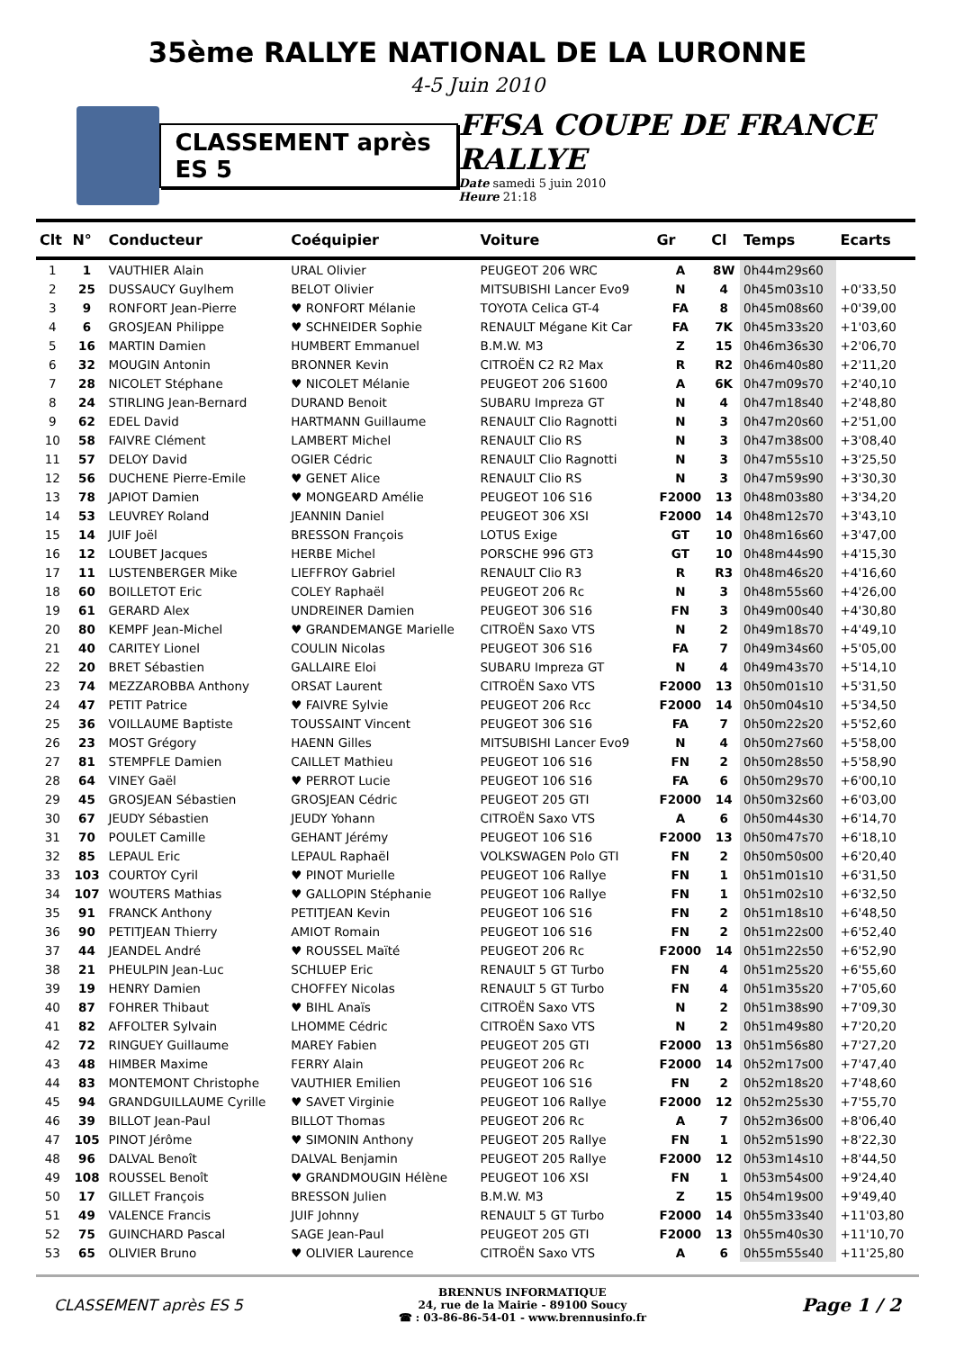35ème RALLYE NATIONAL DE LA LURONNE
4-5 Juin 2010
CLASSEMENT après ES 5
FFSA COUPE DE FRANCE RALLYE
Date samedi 5 juin 2010
Heure 21:18
| Clt | N° | Conducteur | Coéquipier | Voiture | Gr | Cl | Temps | Ecarts |
| --- | --- | --- | --- | --- | --- | --- | --- | --- |
| 1 | 1 | VAUTHIER Alain | URAL Olivier | PEUGEOT 206 WRC | A | 8W | 0h44m29s60 | |
| 2 | 25 | DUSSAUCY Guylhem | BELOT Olivier | MITSUBISHI Lancer Evo9 | N | 4 | 0h45m03s10 | +0'33,50 |
| 3 | 9 | RONFORT Jean-Pierre | ♥ RONFORT Mélanie | TOYOTA Celica GT-4 | FA | 8 | 0h45m08s60 | +0'39,00 |
| 4 | 6 | GROSJEAN Philippe | ♥ SCHNEIDER Sophie | RENAULT Mégane Kit Car | FA | 7K | 0h45m33s20 | +1'03,60 |
| 5 | 16 | MARTIN Damien | HUMBERT Emmanuel | B.M.W. M3 | Z | 15 | 0h46m36s30 | +2'06,70 |
| 6 | 32 | MOUGIN Antonin | BRONNER Kevin | CITROËN C2 R2 Max | R | R2 | 0h46m40s80 | +2'11,20 |
| 7 | 28 | NICOLET Stéphane | ♥ NICOLET Mélanie | PEUGEOT 206 S1600 | A | 6K | 0h47m09s70 | +2'40,10 |
| 8 | 24 | STIRLING Jean-Bernard | DURAND Benoit | SUBARU Impreza GT | N | 4 | 0h47m18s40 | +2'48,80 |
| 9 | 62 | EDEL David | HARTMANN Guillaume | RENAULT Clio Ragnotti | N | 3 | 0h47m20s60 | +2'51,00 |
| 10 | 58 | FAIVRE Clément | LAMBERT Michel | RENAULT Clio RS | N | 3 | 0h47m38s00 | +3'08,40 |
| 11 | 57 | DELOY David | OGIER Cédric | RENAULT Clio Ragnotti | N | 3 | 0h47m55s10 | +3'25,50 |
| 12 | 56 | DUCHENE Pierre-Emile | ♥ GENET Alice | RENAULT Clio RS | N | 3 | 0h47m59s90 | +3'30,30 |
| 13 | 78 | JAPIOT Damien | ♥ MONGEARD Amélie | PEUGEOT 106 S16 | F2000 | 13 | 0h48m03s80 | +3'34,20 |
| 14 | 53 | LEUVREY Roland | JEANNIN Daniel | PEUGEOT 306 XSI | F2000 | 14 | 0h48m12s70 | +3'43,10 |
| 15 | 14 | JUIF Joël | BRESSON François | LOTUS Exige | GT | 10 | 0h48m16s60 | +3'47,00 |
| 16 | 12 | LOUBET Jacques | HERBE Michel | PORSCHE 996 GT3 | GT | 10 | 0h48m44s90 | +4'15,30 |
| 17 | 11 | LUSTENBERGER Mike | LIEFFROY Gabriel | RENAULT Clio R3 | R | R3 | 0h48m46s20 | +4'16,60 |
| 18 | 60 | BOILLETOT Eric | COLEY Raphaël | PEUGEOT 206 Rc | N | 3 | 0h48m55s60 | +4'26,00 |
| 19 | 61 | GERARD Alex | UNDREINER Damien | PEUGEOT 306 S16 | FN | 3 | 0h49m00s40 | +4'30,80 |
| 20 | 80 | KEMPF Jean-Michel | ♥ GRANDEMANGE Marielle | CITROËN Saxo VTS | N | 2 | 0h49m18s70 | +4'49,10 |
| 21 | 40 | CARITEY Lionel | COULIN Nicolas | PEUGEOT 306 S16 | FA | 7 | 0h49m34s60 | +5'05,00 |
| 22 | 20 | BRET Sébastien | GALLAIRE Eloi | SUBARU Impreza GT | N | 4 | 0h49m43s70 | +5'14,10 |
| 23 | 74 | MEZZAROBBA Anthony | ORSAT Laurent | CITROËN Saxo VTS | F2000 | 13 | 0h50m01s10 | +5'31,50 |
| 24 | 47 | PETIT Patrice | ♥ FAIVRE Sylvie | PEUGEOT 206 Rcc | F2000 | 14 | 0h50m04s10 | +5'34,50 |
| 25 | 36 | VOILLAUME Baptiste | TOUSSAINT Vincent | PEUGEOT 306 S16 | FA | 7 | 0h50m22s20 | +5'52,60 |
| 26 | 23 | MOST Grégory | HAENN Gilles | MITSUBISHI Lancer Evo9 | N | 4 | 0h50m27s60 | +5'58,00 |
| 27 | 81 | STEMPFLE Damien | CAILLET Mathieu | PEUGEOT 106 S16 | FN | 2 | 0h50m28s50 | +5'58,90 |
| 28 | 64 | VINEY Gaël | ♥ PERROT Lucie | PEUGEOT 106 S16 | FA | 6 | 0h50m29s70 | +6'00,10 |
| 29 | 45 | GROSJEAN Sébastien | GROSJEAN Cédric | PEUGEOT 205 GTI | F2000 | 14 | 0h50m32s60 | +6'03,00 |
| 30 | 67 | JEUDY Sébastien | JEUDY Yohann | CITROËN Saxo VTS | A | 6 | 0h50m44s30 | +6'14,70 |
| 31 | 70 | POULET Camille | GEHANT Jérémy | PEUGEOT 106 S16 | F2000 | 13 | 0h50m47s70 | +6'18,10 |
| 32 | 85 | LEPAUL Eric | LEPAUL Raphaël | VOLKSWAGEN Polo GTI | FN | 2 | 0h50m50s00 | +6'20,40 |
| 33 | 103 | COURTOY Cyril | ♥ PINOT Murielle | PEUGEOT 106 Rallye | FN | 1 | 0h51m01s10 | +6'31,50 |
| 34 | 107 | WOUTERS Mathias | ♥ GALLOPIN Stéphanie | PEUGEOT 106 Rallye | FN | 1 | 0h51m02s10 | +6'32,50 |
| 35 | 91 | FRANCK Anthony | PETITJEAN Kevin | PEUGEOT 106 S16 | FN | 2 | 0h51m18s10 | +6'48,50 |
| 36 | 90 | PETITJEAN Thierry | AMIOT Romain | PEUGEOT 106 S16 | FN | 2 | 0h51m22s00 | +6'52,40 |
| 37 | 44 | JEANDEL André | ♥ ROUSSEL Maïté | PEUGEOT 206 Rc | F2000 | 14 | 0h51m22s50 | +6'52,90 |
| 38 | 21 | PHEULPIN Jean-Luc | SCHLUEP Eric | RENAULT 5 GT Turbo | FN | 4 | 0h51m25s20 | +6'55,60 |
| 39 | 19 | HENRY Damien | CHOFFEY Nicolas | RENAULT 5 GT Turbo | FN | 4 | 0h51m35s20 | +7'05,60 |
| 40 | 87 | FOHRER Thibaut | ♥ BIHL Anaïs | CITROËN Saxo VTS | N | 2 | 0h51m38s90 | +7'09,30 |
| 41 | 82 | AFFOLTER Sylvain | LHOMME Cédric | CITROËN Saxo VTS | N | 2 | 0h51m49s80 | +7'20,20 |
| 42 | 72 | RINGUEY Guillaume | MAREY Fabien | PEUGEOT 205 GTI | F2000 | 13 | 0h51m56s80 | +7'27,20 |
| 43 | 48 | HIMBER Maxime | FERRY Alain | PEUGEOT 206 Rc | F2000 | 14 | 0h52m17s00 | +7'47,40 |
| 44 | 83 | MONTEMONT Christophe | VAUTHIER Emilien | PEUGEOT 106 S16 | FN | 2 | 0h52m18s20 | +7'48,60 |
| 45 | 94 | GRANDGUILLAUME Cyrille | ♥ SAVET Virginie | PEUGEOT 106 Rallye | F2000 | 12 | 0h52m25s30 | +7'55,70 |
| 46 | 39 | BILLOT Jean-Paul | BILLOT Thomas | PEUGEOT 206 Rc | A | 7 | 0h52m36s00 | +8'06,40 |
| 47 | 105 | PINOT Jérôme | ♥ SIMONIN Anthony | PEUGEOT 205 Rallye | FN | 1 | 0h52m51s90 | +8'22,30 |
| 48 | 96 | DALVAL Benoît | DALVAL Benjamin | PEUGEOT 205 Rallye | F2000 | 12 | 0h53m14s10 | +8'44,50 |
| 49 | 108 | ROUSSEL Benoît | ♥ GRANDMOUGIN Hélène | PEUGEOT 106 XSI | FN | 1 | 0h53m54s00 | +9'24,40 |
| 50 | 17 | GILLET François | BRESSON Julien | B.M.W. M3 | Z | 15 | 0h54m19s00 | +9'49,40 |
| 51 | 49 | VALENCE Francis | JUIF Johnny | RENAULT 5 GT Turbo | F2000 | 14 | 0h55m33s40 | +11'03,80 |
| 52 | 75 | GUINCHARD Pascal | SAGE Jean-Paul | PEUGEOT 205 GTI | F2000 | 13 | 0h55m40s30 | +11'10,70 |
| 53 | 65 | OLIVIER Bruno | ♥ OLIVIER Laurence | CITROËN Saxo VTS | A | 6 | 0h55m55s40 | +11'25,80 |
CLASSEMENT après ES 5
BRENNUS INFORMATIQUE
24, rue de la Mairie - 89100 Soucy
☎ : 03-86-86-54-01 - www.brennusinfo.fr
Page 1 / 2